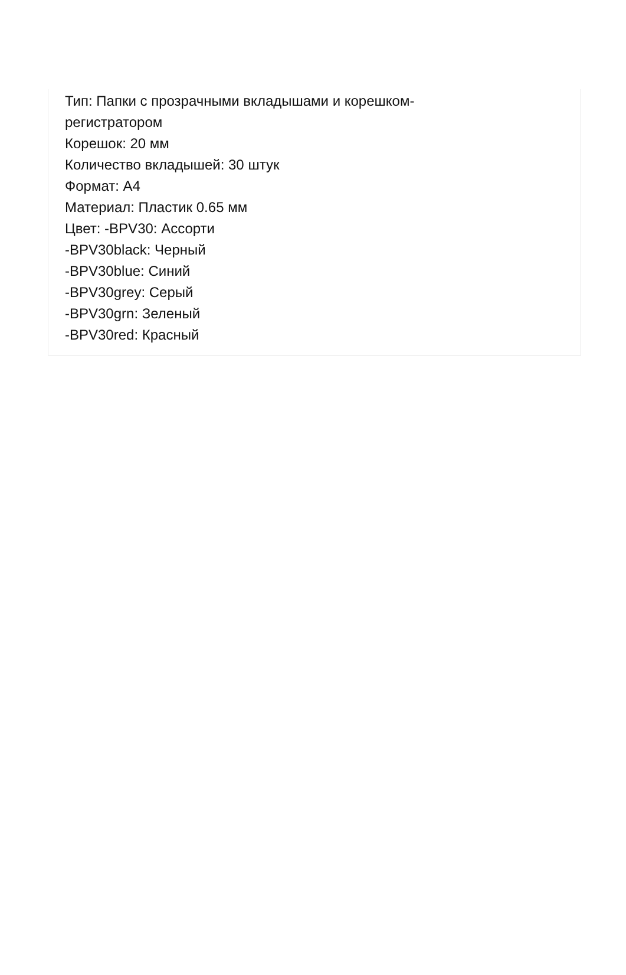Тип: Папки с прозрачными вкладышами и корешком-
регистратором
Корешок: 20 мм
Количество вкладышей: 30 штук
Формат: A4
Материал: Пластик 0.65 мм
Цвет: -BPV30: Ассорти
-BPV30black: Черный
-BPV30blue: Синий
-BPV30grey: Серый
-BPV30grn: Зеленый
-BPV30red: Красный